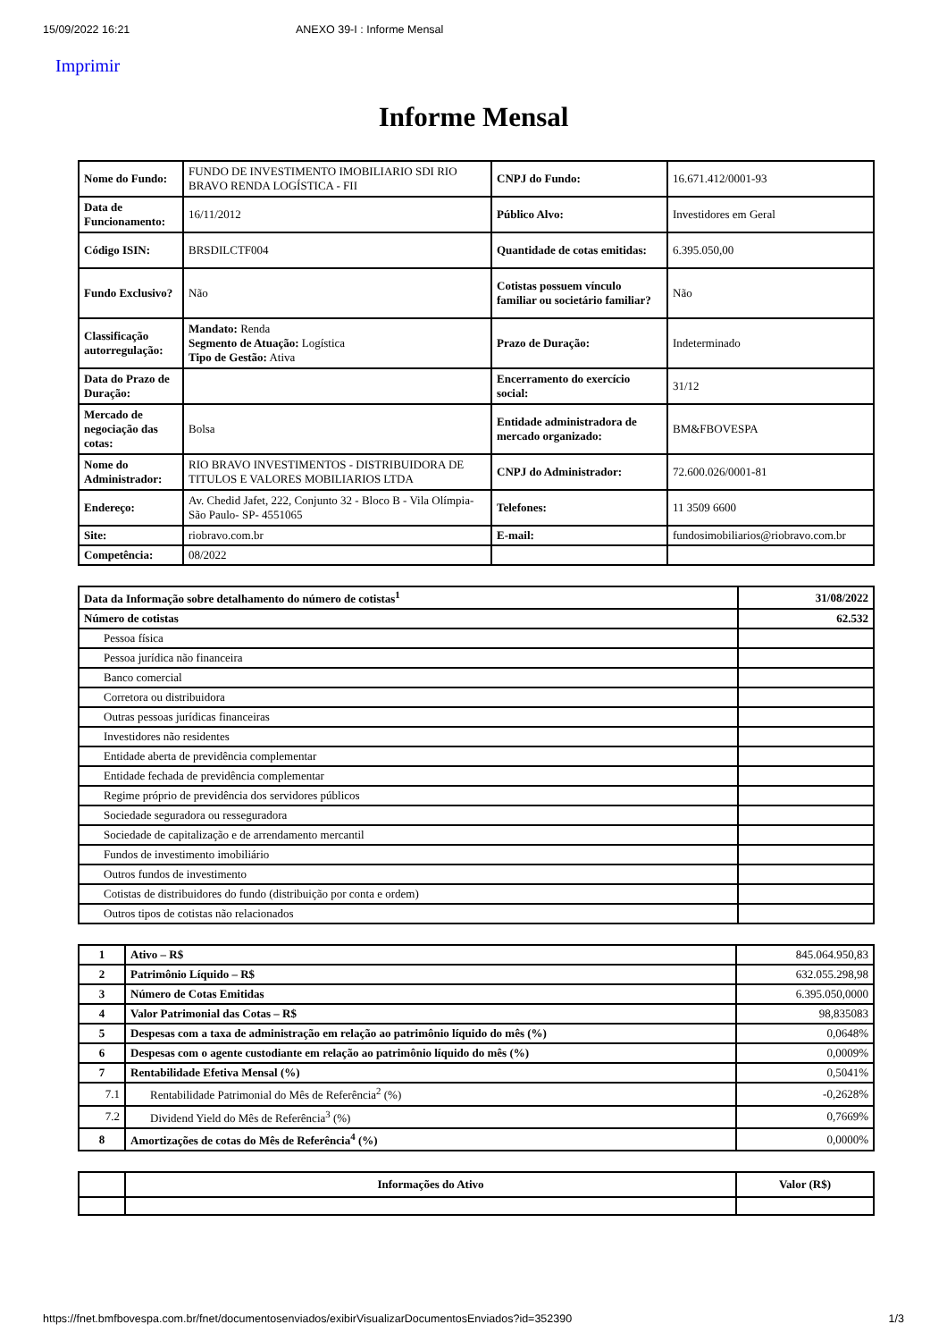15/09/2022 16:21 ANEXO 39-I : Informe Mensal
Imprimir
Informe Mensal
| Nome do Fundo: | FUNDO DE INVESTIMENTO IMOBILIARIO SDI RIO BRAVO RENDA LOGÍSTICA - FII | CNPJ do Fundo: | 16.671.412/0001-93 |
| Data de Funcionamento: | 16/11/2012 | Público Alvo: | Investidores em Geral |
| Código ISIN: | BRSDILCTF004 | Quantidade de cotas emitidas: | 6.395.050,00 |
| Fundo Exclusivo? | Não | Cotistas possuem vínculo familiar ou societário familiar? | Não |
| Classificação autorregulação: | Mandato: Renda Segmento de Atuação: Logística Tipo de Gestão: Ativa | Prazo de Duração: | Indeterminado |
| Data do Prazo de Duração: | | Encerramento do exercício social: | 31/12 |
| Mercado de negociação das cotas: | Bolsa | Entidade administradora de mercado organizado: | BM&FBOVESPA |
| Nome do Administrador: | RIO BRAVO INVESTIMENTOS - DISTRIBUIDORA DE TITULOS E VALORES MOBILIARIOS LTDA | CNPJ do Administrador: | 72.600.026/0001-81 |
| Endereço: | Av. Chedid Jafet, 222, Conjunto 32 - Bloco B - Vila Olímpia- São Paulo- SP- 4551065 | Telefones: | 11 3509 6600 |
| Site: | riobravo.com.br | E-mail: | fundosimobiliarios@riobravo.com.br |
| Competência: | 08/2022 | | |
| Data da Informação sobre detalhamento do número de cotistas<sup>1</sup> | 31/08/2022 |
| Número de cotistas | 62.532 |
| Pessoa física | |
| Pessoa jurídica não financeira | |
| Banco comercial | |
| Corretora ou distribuidora | |
| Outras pessoas jurídicas financeiras | |
| Investidores não residentes | |
| Entidade aberta de previdência complementar | |
| Entidade fechada de previdência complementar | |
| Regime próprio de previdência dos servidores públicos | |
| Sociedade seguradora ou resseguradora | |
| Sociedade de capitalização e de arrendamento mercantil | |
| Fundos de investimento imobiliário | |
| Outros fundos de investimento | |
| Cotistas de distribuidores do fundo (distribuição por conta e ordem) | |
| Outros tipos de cotistas não relacionados | |
| 1 | Ativo – R$ | 845.064.950,83 |
| 2 | Patrimônio Líquido – R$ | 632.055.298,98 |
| 3 | Número de Cotas Emitidas | 6.395.050,0000 |
| 4 | Valor Patrimonial das Cotas – R$ | 98,835083 |
| 5 | Despesas com a taxa de administração em relação ao patrimônio líquido do mês (%) | 0,0648% |
| 6 | Despesas com o agente custodiante em relação ao patrimônio líquido do mês (%) | 0,0009% |
| 7 | Rentabilidade Efetiva Mensal (%) | 0,5041% |
| 7.1 | Rentabilidade Patrimonial do Mês de Referência<sup>2</sup> (%) | -0,2628% |
| 7.2 | Dividend Yield do Mês de Referência<sup>3</sup> (%) | 0,7669% |
| 8 | Amortizações de cotas do Mês de Referência<sup>4</sup> (%) | 0,0000% |
| | Informações do Ativo | Valor (R$) |
| --- | --- | --- |
https://fnet.bmfbovespa.com.br/fnet/documentosenviados/exibirVisualizarDocumentosEnviados?id=352390 1/3